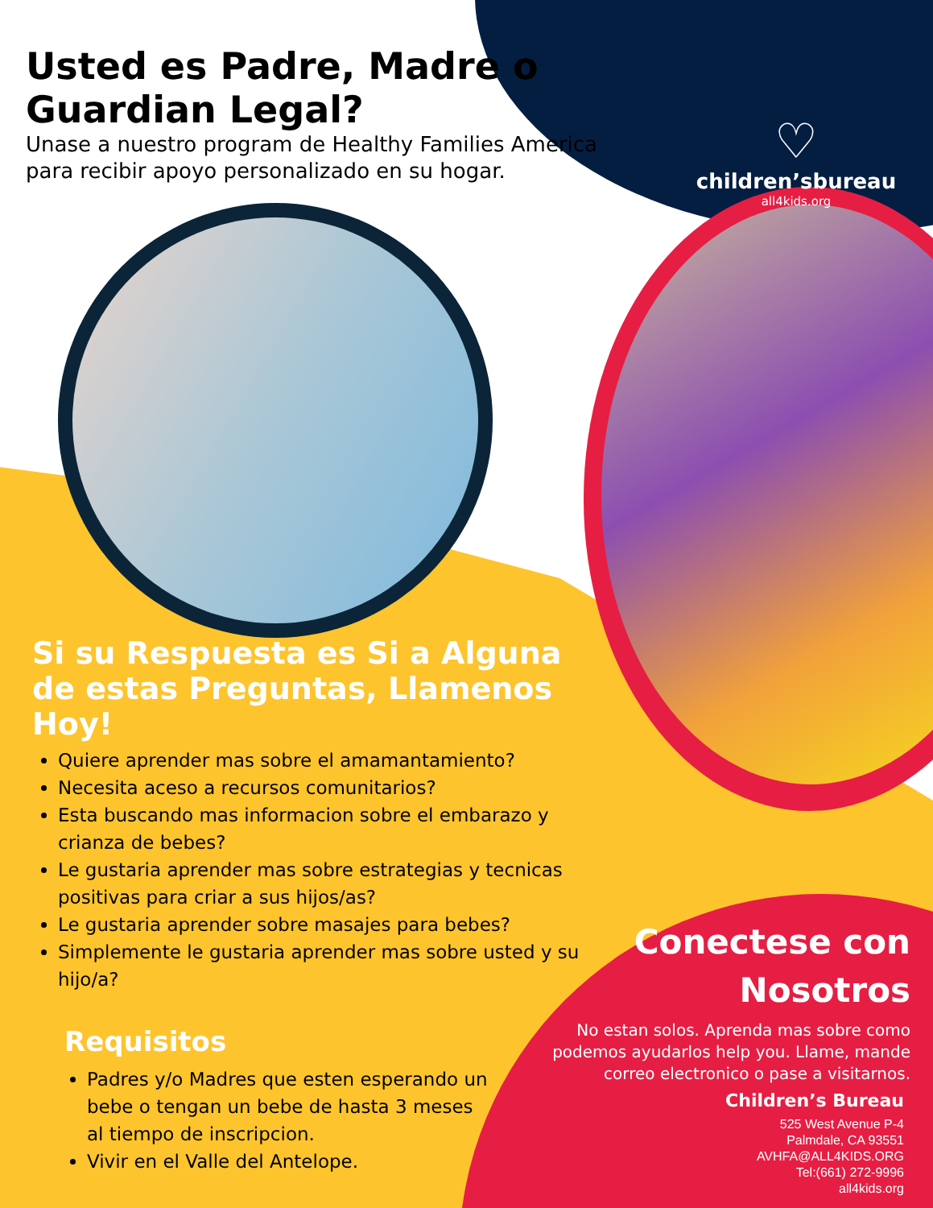♡
children’sbureau
all4kids.org
Usted es Padre, Madre o Guardian Legal?
Unase a nuestro program de Healthy Families America
para recibir apoyo personalizado en su hogar.
Si su Respuesta es Si a Alguna de estas Preguntas, Llamenos Hoy!
Quiere aprender mas sobre el amamantamiento?
Necesita aceso a recursos comunitarios?
Esta buscando mas informacion sobre el embarazo y crianza de bebes?
Le gustaria aprender mas sobre estrategias y tecnicas positivas para criar a sus hijos/as?
Le gustaria aprender sobre masajes para bebes?
Simplemente le gustaria aprender mas sobre usted y su hijo/a?
Requisitos
Padres y/o Madres que esten esperando un bebe o tengan un bebe de hasta 3 meses al tiempo de inscripcion.
Vivir en el Valle del Antelope.
Conectese con Nosotros
No estan solos. Aprenda mas sobre como podemos ayudarlos help you. Llame, mande correo electronico o pase a visitarnos.
Children’s Bureau
525 West Avenue P-4
Palmdale, CA 93551
AVHFA@ALL4KIDS.ORG
Tel:(661) 272-9996
all4kids.org